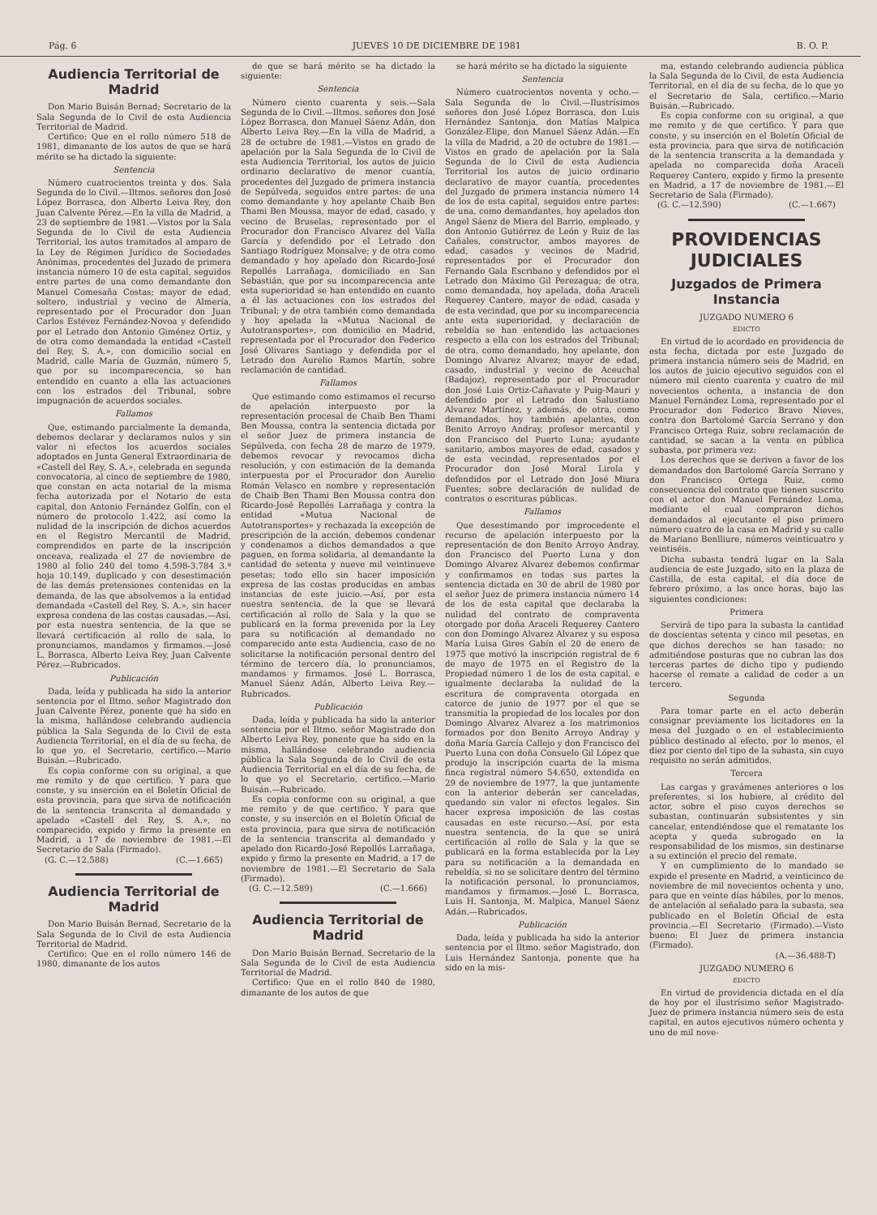Pág. 6 JUEVES 10 DE DICIEMBRE DE 1981 B. O. P.
Audiencia Territorial de Madrid
Don Mario Buisán Bernad; Secretario de la Sala Segunda de lo Civil de esta Audiencia Territorial de Madrid.
Certifico: Que en el rollo número 518 de 1981, dimanante de los autos de que se hará mérito se ha dictado la siguiente:
Sentencia
Número cuatrocientos treinta y dos. Sala Segunda de lo Civil.—Iltmos. señores don José López Borrasca, don Alberto Leiva Rey, don Juan Calvente Pérez.—En la villa de Madrid, a 23 de septiembre de 1981.—Vistos por la Sala Segunda de lo Civil de esta Audiencia Territorial, los autos tramitados al amparo de la Ley de Régimen Jurídico de Sociedades Anónimas, procedentes del Juzado de primera instancia número 10 de esta capital, seguidos entre partes de una como demandante don Manuel Comesaña Costas; mayor de edad, soltero, industrial y vecino de Almería, representado por el Procurador don Juan Carlos Estévez Fernández-Novoa y defendido por el Letrado don Antonio Giménez Ortiz, y de otra como demandada la entidad «Castell del Rey, S. A.», con domicilio social en Madrid, calle María de Guzmán, número 5, que por su incomparecencia, se han entendido en cuanto a ella las actuaciones con los estrados del Tribunal, sobre impugnación de acuerdos sociales.
Fallamos
Que, estimando parcialmente la demanda, debemos declarar y declaramos nulos y sin valor ni efectos los acuerdos sociales adoptados en Junta General Extraordinaria de «Castell del Rey, S. A.», celebrada en segunda convocatoria, al cinco de septiembre de 1980, que constan en acta notarial de la misma fecha autorizada por el Notario de esta capital, don Antonio Fernández Golfín, con el número de protocolo 1.422, así como la nulidad de la inscripción de dichos acuerdos en el Registro Mercantil de Madrid, comprendidos en parte de la inscripción onceava, realizada el 27 de noviembre de 1980 al folio 240 del tomo 4.598-3.784 3.ª hoja 10.149, duplicado y con desestimación de las demás pretensiones contenidas en la demanda, de las que absolvemos a la entidad demandada «Castell del Rey, S. A.», sin hacer expresa condena de las costas causadas.—Así, por esta nuestra sentencia, de la que se llevará certificación al rollo de sala, lo pronunciamos, mandamos y firmamos.—José L. Borrasca, Alberto Leiva Rey, Juan Calvente Pérez.—Rubricados.
Publicación
Dada, leída y publicada ha sido la anterior sentencia por el Iltmo. señor Magistrado don Juan Calvente Pérez, ponente que ha sido en la misma, hallándose celebrando audiencia pública la Sala Segunda de lo Civil de esta Audiencia Territorial, en el día de su fecha, de lo que yo, el Secretario, certifico.—Mario Buisán.—Rubricado.
Es copia conforme con su original, a que me remito y de que certifico. Y para que conste, y su inserción en el Boletín Oficial de esta provincia, para que sirva de notificación de la sentencia transcrita al demandado y apelado «Castell del Rey, S. A.», no comparecido, expido y firmo la presente en Madrid, a 17 de noviembre de 1981.—El Secretario de Sala (Firmado).
(G. C.—12.588) (C.—1.665)
Audiencia Territorial de Madrid
Don Mario Buisán Bernad, Secretario de la Sala Segunda de lo Civil de esta Audiencia Territorial de Madrid.
Certifico: Que en el rollo número 146 de 1980, dimanante de los autos
de que se hará mérito se ha dictado la siguiente:
Sentencia
Número ciento cuarenta y seis.—Sala Segunda de lo Civil.—Iltmos. señores don José López Borrasca, don Manuel Sáenz Adán, don Alberto Leiva Rey.—En la villa de Madrid, a 28 de octubre de 1981.—Vistos en grado de apelación por la Sala Segunda de lo Civil de esta Audiencia Territorial, los autos de juicio ordinario declarativo de menor cuantía, procedentes del Juzgado de primera instancia de Sepúlveda, seguidos entre partes: de una como demandante y hoy apelante Chaib Ben Thami Ben Moussa, mayor de edad, casado, y vecino de Bruselas, representado por el Procurador don Francisco Alvarez del Valla García y defendido por el Letrado don Santiago Rodríguez Monsalve; y de otra como demandado y hoy apelado don Ricardo-José Repollés Larrañaga, domiciliado en San Sebastián, que por su incomparecencia ante esta superioridad se han entendido en cuanto a él las actuaciones con los estrados del Tribunal; y de otra también como demandada y hoy apelada la «Mutua Nacional de Autotransportes», con domicilio en Madrid, representada por el Procurador don Federico José Olivares Santiago y defendida por el Letrado don Aurelio Ramos Martín, sobre reclamación de cantidad.
Fallamos
Que estimando como estimamos el recurso de apelación interpuesto por la representación procesal de Chaib Ben Thami Ben Moussa, contra la sentencia dictada por el señor Juez de primera instancia de Sepúlveda, con fecha 28 de marzo de 1979, debemos revocar y revocamos dicha resolución, y con estimación de la demanda interpuesta por el Procurador don Aurelio Román Velasco en nombre y representación de Chaib Ben Thami Ben Moussa contra don Ricardo-José Repollés Larrañaga y contra la entidad «Mutua Nacional de Autotransportes» y rechazada la excepción de prescripción de la acción, debemos condenar y condenamos a dichos demandados a que paguen, en forma solidaria, al demandante la cantidad de setenta y nueve mil veintinueve pesetas; todo ello sin hacer imposición expresa de las costas producidas en ambas instancias de este juicio.—Así, por esta nuestra sentencia, de la que se llevará certificación al rollo de Sala y la que se publicará en la forma prevenida por la Ley para su notificación al demandado no comparecido ante esta Audiencia, caso de no solicitarse la notificación personal dentro del término de tercero día, lo pronunciamos, mandamos y firmamos. José L. Borrasca, Manuel Sáenz Adán, Alberto Leiva Rey.—Rubricados.
Publicación
Dada, leída y publicada ha sido la anterior sentencia por el Iltmo. señor Magistrado don Alberto Leiva Rey, ponente que ha sido en la misma, hallándose celebrando audiencia pública la Sala Segunda de lo Civil de esta Audiencia Territorial en el día de su fecha, de lo que yo el Secretario, certifico.—Mario Buisán.—Rubricado.
Es copia conforme con su original, a que me remito y de que certifico. Y para que conste, y su inserción en el Boletín Oficial de esta provincia, para que sirva de notificación de la sentencia transcrita al demandado y apelado don Ricardo-José Repollés Larrañaga, expido y firmo la presente en Madrid, a 17 de noviembre de 1981.—El Secretario de Sala (Firmado).
(G. C.—12.589) (C.—1.666)
Audiencia Territorial de Madrid
Don Mario Buisán Bernad, Secretario de la Sala Segunda de lo Civil de esta Audiencia Territorial de Madrid.
Certifico: Que en el rollo 840 de 1980, dimanante de los autos de que
se hará mérito se ha dictado la siguiente
Sentencia
Número cuatrocientos noventa y ocho.—Sala Segunda de lo Civil.—Ilustrísimos señores don José López Borrasca, don Luis Hernández Santonja, don Matías Malpica González-Elipe, don Manuel Sáenz Adán.—En la villa de Madrid, a 20 de octubre de 1981.—Vistos en grado de apelación por la Sala Segunda de lo Civil de esta Audiencia Territorial los autos de juicio ordinario declarativo de mayor cuantía, procedentes del Juzgado de primera instancia número 14 de los de esta capital, seguidos entre partes: de una, como demandantes, hoy apelados don Angel Sáenz de Miera del Barrio, empleado, y don Antonio Gutiérrez de León y Ruiz de las Cañales, constructor, ambos mayores de edad, casados y vecinos de Madrid, representados por el Procurador don Fernando Gala Escribano y defendidos por el Letrado don Máximo Gil Perezagua; de otra, como demandada, hoy apelada, doña Araceli Requerey Cantero, mayor de edad, casada y de esta vecindad, que por su incomparecencia ante esta superioridad, y declaración de rebeldía se han entendido las actuaciones respecto a ella con los estrados del Tribunal; de otra, como demandado, hoy apelante, don Domingo Alvarez Alvarez; mayor de edad, casado, industrial y vecino de Aceuchal (Badajoz), representado por el Procurador don José Luis Ortiz-Cañavate y Puig-Mauri y defendido por el Letrado don Salustiano Alvarez Martínez, y además, de otra, como demandados, hoy también apelantes, don Benito Arroyo Andray, profesor mercantil y don Francisco del Puerto Luna; ayudante sanitario, ambos mayores de edad, casados y de esta vecindad, representados por el Procurador don José Moral Lirola y defendidos por el Letrado don José Miura Fuentes; sobre declaración de nulidad de contratos o escrituras públicas.
Fallamos
Que desestimando por improcedente el recurso de apelación interpuesto por la representación de don Benito Arroyo Andray, don Francisco del Puerto Luna y don Domingo Alvarez Alvarez debemos confirmar y confirmamos en todas sus partes la sentencia dictada en 30 de abril de 1980 por el señor Juez de primera instancia número 14 de los de esta capital que declaraba la nulidad del contrato de compraventa otorgado por doña Araceli Requerey Cantero con don Domingo Alvarez Alvarez y su esposa María Luisa Gires Gabín el 20 de enero de 1975 que motivó la inscripción registral de 6 de mayo de 1975 en el Registro de la Propiedad número 1 de los de esta capital, e igualmente declaraba la nulidad de la escritura de compraventa otorgada en catorce de junio de 1977 por el que se transmitía la propiedad de los locales por don Domingo Alvarez Alvarez a los matrimonios formados por don Benito Arroyo Andray y doña María García Callejo y don Francisco del Puerto Luna con doña Consuelo Gil López que produjo la inscripción cuarta de la misma finca registral número 54.650, extendida en 29 de noviembre de 1977, la que juntamente con la anterior deberán ser canceladas, quedando sin valor ni efectos legales. Sin hacer expresa imposición de las costas causadas en este recurso.—Así, por esta nuestra sentencia, de la que se unirá certificación al rollo de Sala y la que se publicará en la forma establecida por la Ley para su notificación a la demandada en rebeldía, si no se solicitare dentro del término la notificación personal, lo pronunciamos, mandamos y firmamos.—José L. Borrasca, Luis H. Santonja, M. Malpica, Manuel Sáenz Adán.—Rubricados.
Publicación
Dada, leída y publicada ha sido la anterior sentencia por el Iltmo. señor Magistrado, don Luis Hernández Santonja, ponente que ha sido en la mis-
ma, estando celebrando audiencia pública la Sala Segunda de lo Civil, de esta Audiencia Territorial, en el día de su fecha, de lo que yo el Secretario de Sala, certifico.—Mario Buisán.—Rubricado.
Es copia conforme con su original, a que me remito y de que certifico. Y para que conste, y su inserción en el Boletín Oficial de esta provincia, para que sirva de notificación de la sentencia transcrita a la demandada y apelada no comparecida doña Araceli Requerey Cantero, expido y firmo la presente en Madrid, a 17 de noviembre de 1981.—El Secretario de Sala (Firmado).
(G. C.—12.590) (C.—1.667)
PROVIDENCIAS JUDICIALES
Juzgados de Primera Instancia
JUZGADO NUMERO 6
EDICTO
En virtud de lo acordado en providencia de esta fecha, dictada por este Juzgado de primera instancia número seis de Madrid, en los autos de juicio ejecutivo seguidos con el número mil ciento cuarenta y cuatro de mil novecientos ochenta, a instancia de don Manuel Fernández Loma, representado por el Procurador don Federico Bravo Nieves, contra don Bartolomé García Serrano y don Francisco Ortega Ruiz, sobre reclamación de cantidad, se sacan a la venta en pública subasta, por primera vez:
Los derechos que se deriven a favor de los demandados don Bartolomé García Serrano y don Francisco Ortega Ruiz, como consecuencia del contrato que tienen suscrito con el actor don Manuel Fernández Loma, mediante el cual compraron dichos demandados al ejecutante el piso primero número cuatro de la casa en Madrid y su calle de Mariano Benlliure, números veinticuatro y veintiséis.
Dicha subasta tendrá lugar en la Sala audiencia de este Juzgado, sito en la plaza de Castilla, de esta capital, el día doce de febrero próximo, a las once horas, bajo las siguientes condiciones:
Primera
Servirá de tipo para la subasta la cantidad de doscientas setenta y cinco mil pesetas, en que dichos derechos se han tasado; no admitiéndose posturas que no cubran las dos terceras partes de dicho tipo y pudiendo hacerse el remate a calidad de ceder a un tercero.
Segunda
Para tomar parte en el acto deberán consignar previamente los licitadores en la mesa del Juzgado o en el establecimiento público destinado al efecto, por lo menos, el diez por ciento del tipo de la subasta, sin cuyo requisito no serán admitidos.
Tercera
Las cargas y gravámenes anteriores o los preferentes, si los hubiere, al crédito del actor, sobre el piso cuyos derechos se subastan, continuarán subsistentes y sin cancelar, entendiéndose que el rematante los acepta y queda subrogado en la responsabilidad de los mismos, sin destinarse a su extinción el precio del remate.
Y en cumplimiento de lo mandado se expide el presente en Madrid, a veinticinco de noviembre de mil novecientos ochenta y uno, para que en veinte días hábiles, por lo menos, de antelación al señalado para la subasta, sea publicado en el Boletín Oficial de esta provincia.—El Secretario (Firmado).—Visto bueno: El Juez de primera instancia (Firmado).
(A.—36.488-T)
JUZGADO NUMERO 6
EDICTO
En virtud de providencia dictada en el día de hoy por el ilustrísimo señor Magistrado-Juez de primera instancia número seis de esta capital, en autos ejecutivos número ochenta y uno de mil nove-